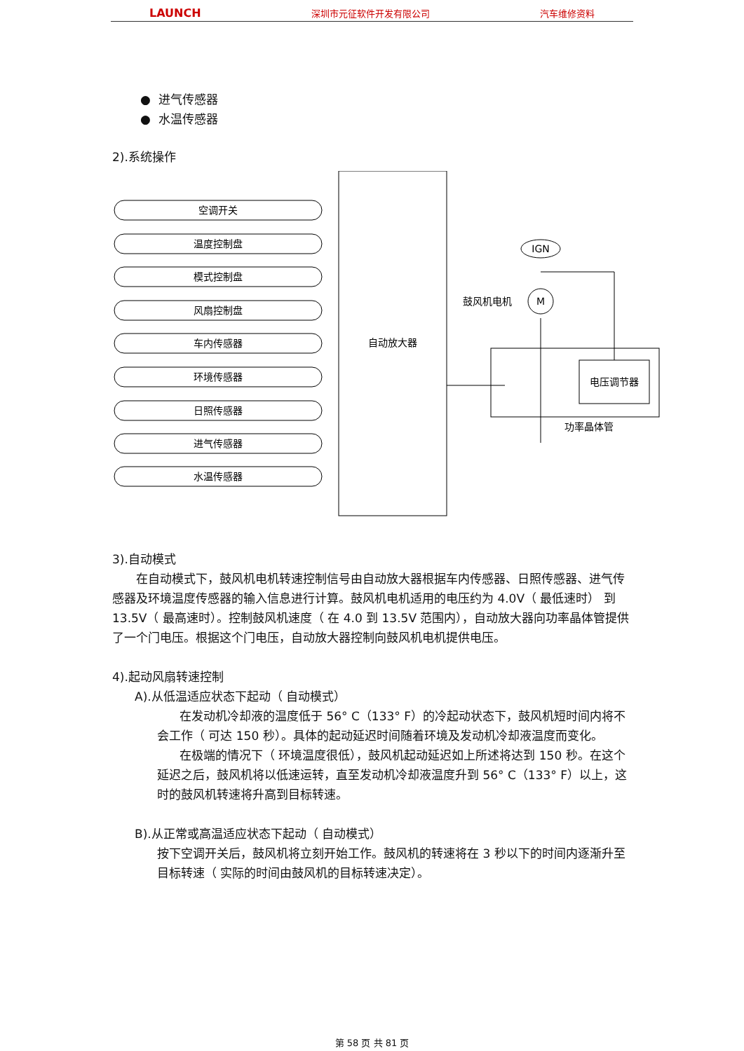LAUNCH 深圳市元征软件开发有限公司 汽车维修资料
● 进气传感器
● 水温传感器
2).系统操作
自动放大器
空调开关
温度控制盘
模式控制盘
风扇控制盘
车内传感器
环境传感器
日照传感器
进气传感器
水温传感器
IGN
M
鼓风机电机
电压调节器
功率晶体管
3).自动模式
在自动模式下，鼓风机电机转速控制信号由自动放大器根据车内传感器、日照传感器、进气传感器及环境温度传感器的输入信息进行计算。鼓风机电机适用的电压约为 4.0V（ 最低速时） 到 13.5V（ 最高速时）。控制鼓风机速度（ 在 4.0 到 13.5V 范围内），自动放大器向功率晶体管提供了一个门电压。根据这个门电压，自动放大器控制向鼓风机电机提供电压。
4).起动风扇转速控制
A).从低温适应状态下起动（ 自动模式）
在发动机冷却液的温度低于 56° C（133° F）的冷起动状态下，鼓风机短时间内将不会工作（ 可达 150 秒）。具体的起动延迟时间随着环境及发动机冷却液温度而变化。
在极端的情况下（ 环境温度很低），鼓风机起动延迟如上所述将达到 150 秒。在这个延迟之后，鼓风机将以低速运转，直至发动机冷却液温度升到 56° C（133° F）以上，这时的鼓风机转速将升高到目标转速。
B).从正常或高温适应状态下起动（ 自动模式）
按下空调开关后，鼓风机将立刻开始工作。鼓风机的转速将在 3 秒以下的时间内逐渐升至目标转速（ 实际的时间由鼓风机的目标转速决定）。
第 58 页 共 81 页